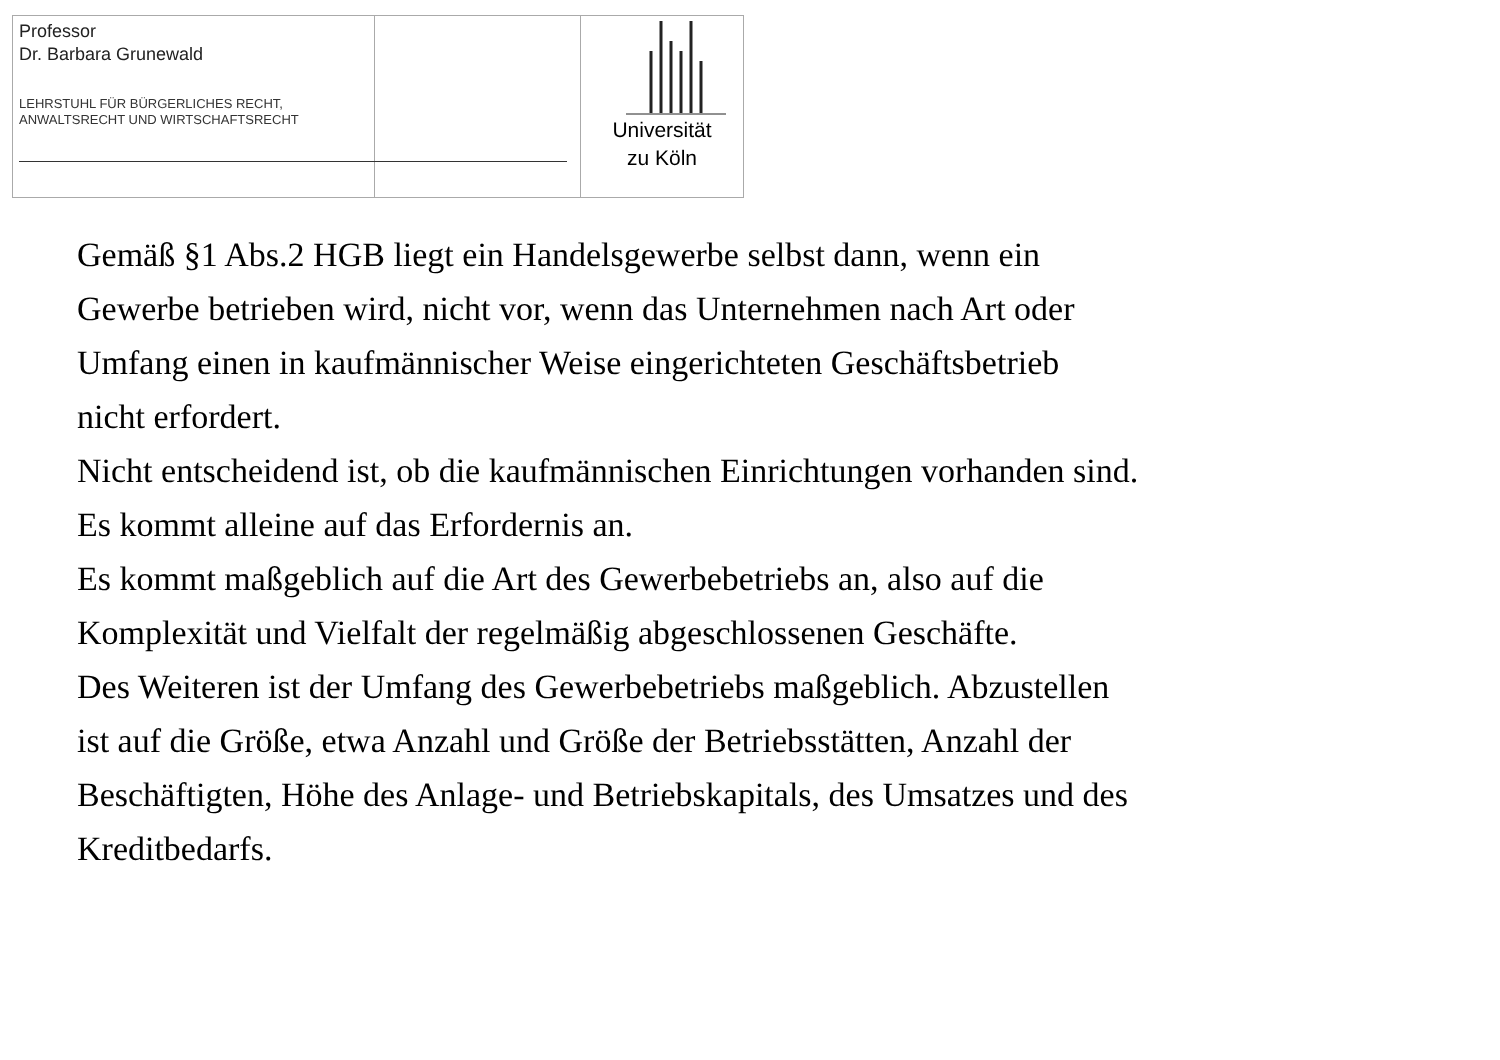Professor
Dr. Barbara Grunewald
LEHRSTUHL FÜR BÜRGERLICHES RECHT,
ANWALTSRECHT UND WIRTSCHAFTSRECHT
Universität
zu Köln
Gemäß §1 Abs.2 HGB liegt ein Handelsgewerbe selbst dann, wenn ein
Gewerbe betrieben wird, nicht vor, wenn das Unternehmen nach Art oder
Umfang einen in kaufmännischer Weise eingerichteten Geschäftsbetrieb
nicht erfordert.
Nicht entscheidend ist, ob die kaufmännischen Einrichtungen vorhanden sind.
Es kommt alleine auf das Erfordernis an.
Es kommt maßgeblich auf die Art des Gewerbebetriebs an, also auf die
Komplexität und Vielfalt der regelmäßig abgeschlossenen Geschäfte.
Des Weiteren ist der Umfang des Gewerbebetriebs maßgeblich. Abzustellen
ist auf die Größe, etwa Anzahl und Größe der Betriebsstätten, Anzahl der
Beschäftigten, Höhe des Anlage- und Betriebskapitals, des Umsatzes und des
Kreditbedarfs.